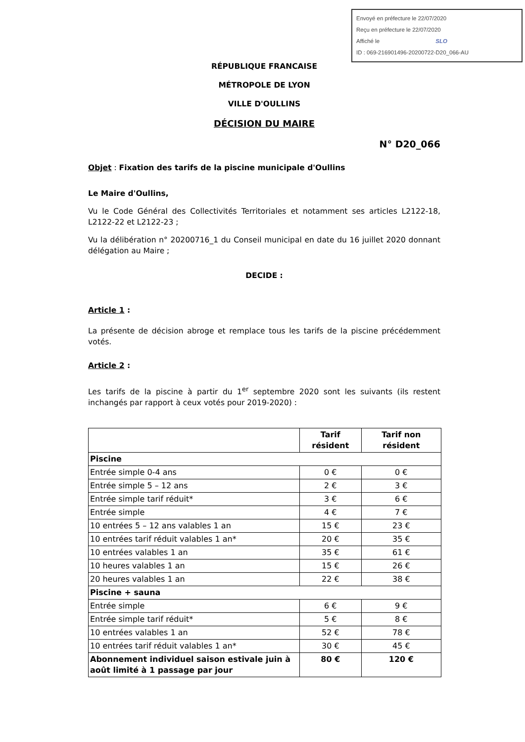Envoyé en préfecture le 22/07/2020
Reçu en préfecture le 22/07/2020
Affiché le SLO
ID : 069-216901496-20200722-D20_066-AU
RÉPUBLIQUE FRANCAISE
MÉTROPOLE DE LYON
VILLE D'OULLINS
DÉCISION DU MAIRE
N° D20_066
Objet : Fixation des tarifs de la piscine municipale d'Oullins
Le Maire d'Oullins,
Vu le Code Général des Collectivités Territoriales et notamment ses articles L2122-18, L2122-22 et L2122-23 ;
Vu la délibération n° 20200716_1 du Conseil municipal en date du 16 juillet 2020 donnant délégation au Maire ;
DECIDE :
Article 1 :
La présente de décision abroge et remplace tous les tarifs de la piscine précédemment votés.
Article 2 :
Les tarifs de la piscine à partir du 1<sup>er</sup> septembre 2020 sont les suivants (ils restent inchangés par rapport à ceux votés pour 2019-2020) :
| | Tarif résident | Tarif non résident |
| --- | --- | --- |
| Piscine | | |
| Entrée simple 0-4 ans | 0 € | 0 € |
| Entrée simple 5 – 12 ans | 2 € | 3 € |
| Entrée simple tarif réduit* | 3 € | 6 € |
| Entrée simple | 4 € | 7 € |
| 10 entrées 5 – 12 ans valables 1 an | 15 € | 23 € |
| 10 entrées tarif réduit valables 1 an* | 20 € | 35 € |
| 10 entrées valables 1 an | 35 € | 61 € |
| 10 heures valables 1 an | 15 € | 26 € |
| 20 heures valables 1 an | 22 € | 38 € |
| Piscine + sauna | | |
| Entrée simple | 6 € | 9 € |
| Entrée simple tarif réduit* | 5 € | 8 € |
| 10 entrées valables 1 an | 52 € | 78 € |
| 10 entrées tarif réduit valables 1 an* | 30 € | 45 € |
| Abonnement individuel saison estivale juin à août limité à 1 passage par jour | 80 € | 120 € |